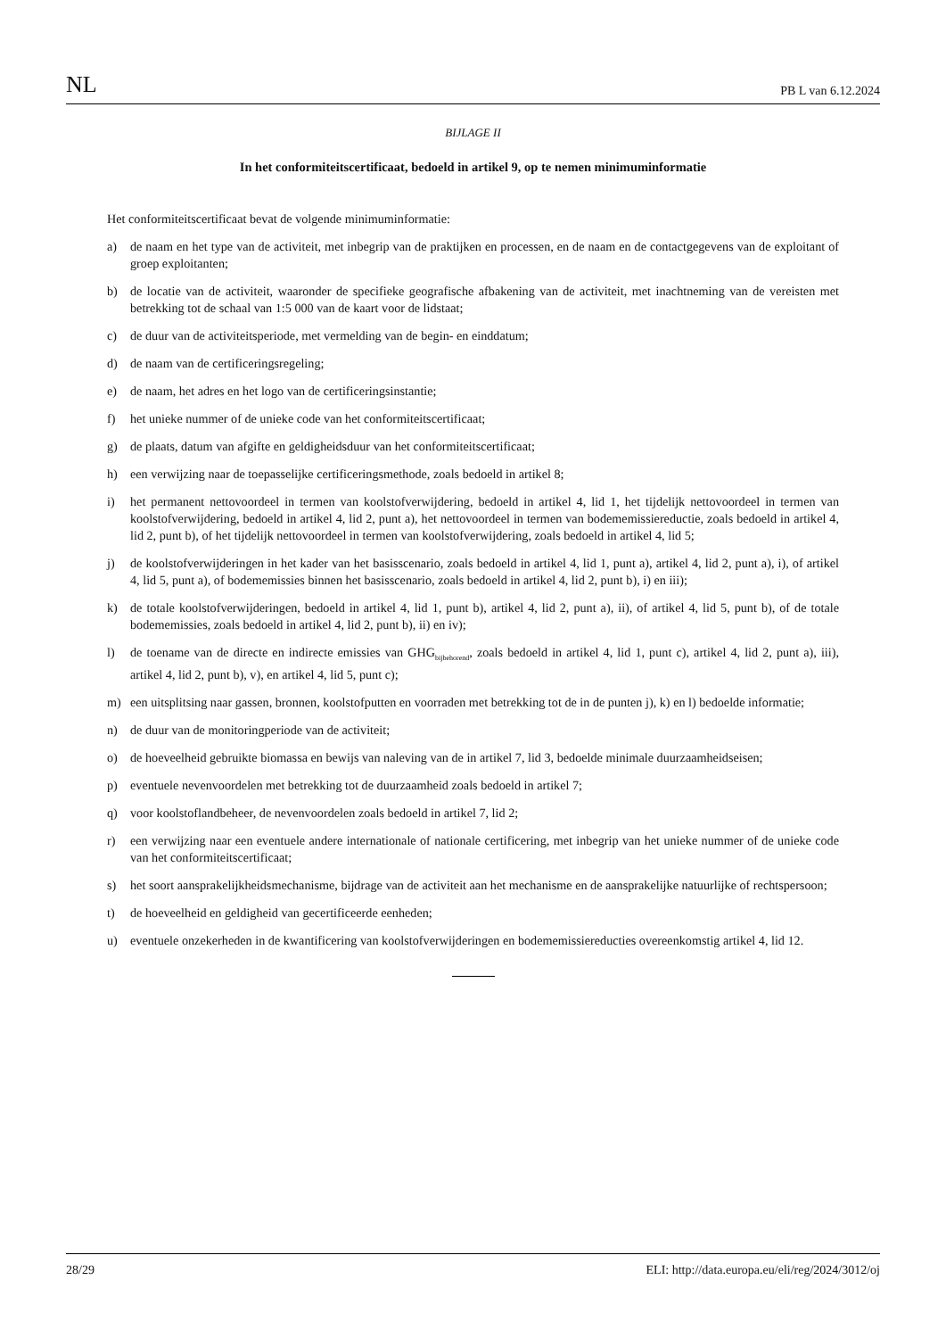NL PB L van 6.12.2024
BIJLAGE II
In het conformiteitscertificaat, bedoeld in artikel 9, op te nemen minimuminformatie
Het conformiteitscertificaat bevat de volgende minimuminformatie:
a) de naam en het type van de activiteit, met inbegrip van de praktijken en processen, en de naam en de contactgegevens van de exploitant of groep exploitanten;
b) de locatie van de activiteit, waaronder de specifieke geografische afbakening van de activiteit, met inachtneming van de vereisten met betrekking tot de schaal van 1:5 000 van de kaart voor de lidstaat;
c) de duur van de activiteitsperiode, met vermelding van de begin- en einddatum;
d) de naam van de certificeringsregeling;
e) de naam, het adres en het logo van de certificeringsinstantie;
f) het unieke nummer of de unieke code van het conformiteitscertificaat;
g) de plaats, datum van afgifte en geldigheidsduur van het conformiteitscertificaat;
h) een verwijzing naar de toepasselijke certificeringsmethode, zoals bedoeld in artikel 8;
i) het permanent nettovoordeel in termen van koolstofverwijdering, bedoeld in artikel 4, lid 1, het tijdelijk nettovoordeel in termen van koolstofverwijdering, bedoeld in artikel 4, lid 2, punt a), het nettovoordeel in termen van bodememissiereductie, zoals bedoeld in artikel 4, lid 2, punt b), of het tijdelijk nettovoordeel in termen van koolstofverwijdering, zoals bedoeld in artikel 4, lid 5;
j) de koolstofverwijderingen in het kader van het basisscenario, zoals bedoeld in artikel 4, lid 1, punt a), artikel 4, lid 2, punt a), i), of artikel 4, lid 5, punt a), of bodememissies binnen het basisscenario, zoals bedoeld in artikel 4, lid 2, punt b), i) en iii);
k) de totale koolstofverwijderingen, bedoeld in artikel 4, lid 1, punt b), artikel 4, lid 2, punt a), ii), of artikel 4, lid 5, punt b), of de totale bodememissies, zoals bedoeld in artikel 4, lid 2, punt b), ii) en iv);
l) de toename van de directe en indirecte emissies van GHG<sub>bijbehorend</sub>, zoals bedoeld in artikel 4, lid 1, punt c), artikel 4, lid 2, punt a), iii), artikel 4, lid 2, punt b), v), en artikel 4, lid 5, punt c);
m) een uitsplitsing naar gassen, bronnen, koolstofputten en voorraden met betrekking tot de in de punten j), k) en l) bedoelde informatie;
n) de duur van de monitoringperiode van de activiteit;
o) de hoeveelheid gebruikte biomassa en bewijs van naleving van de in artikel 7, lid 3, bedoelde minimale duurzaamheidseisen;
p) eventuele nevenvoordelen met betrekking tot de duurzaamheid zoals bedoeld in artikel 7;
q) voor koolstoflandbeheer, de nevenvoordelen zoals bedoeld in artikel 7, lid 2;
r) een verwijzing naar een eventuele andere internationale of nationale certificering, met inbegrip van het unieke nummer of de unieke code van het conformiteitscertificaat;
s) het soort aansprakelijkheidsmechanisme, bijdrage van de activiteit aan het mechanisme en de aansprakelijke natuurlijke of rechtspersoon;
t) de hoeveelheid en geldigheid van gecertificeerde eenheden;
u) eventuele onzekerheden in de kwantificering van koolstofverwijderingen en bodememissiereducties overeenkomstig artikel 4, lid 12.
28/29 ELI: http://data.europa.eu/eli/reg/2024/3012/oj